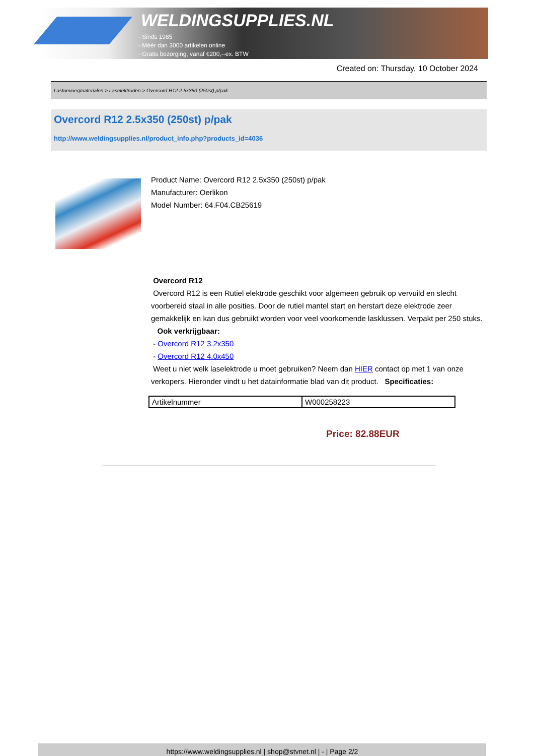WELDINGSUPPLIES.NL
- Sinds 1985
- Méér dan 3000 artikelen online
- Gratis bezorging, vanaf €200,--ex. BTW
Created on: Thursday, 10 October 2024
Lastoevoegmaterialen > Laselektroden > Overcord R12 2.5x350 (250st) p/pak
Overcord R12 2.5x350 (250st) p/pak
http://www.weldingsupplies.nl/product_info.php?products_id=4036
Product Name: Overcord R12 2.5x350 (250st) p/pak
Manufacturer: Oerlikon
Model Number: 64.F04.CB25619
Overcord R12
Overcord R12 is een Rutiel elektrode geschikt voor algemeen gebruik op vervuild en slecht voorbereid staal in alle posities. Door de rutiel mantel start en herstart deze elektrode zeer gemakkelijk en kan dus gebruikt worden voor veel voorkomende lasklussen. Verpakt per 250 stuks. Ook verkrijgbaar:
- Overcord R12 3.2x350
- Overcord R12 4.0x450
Weet u niet welk laselektrode u moet gebruiken? Neem dan HIER contact op met 1 van onze verkopers. Hieronder vindt u het datainformatie blad van dit product. Specificaties:
| Artikelnummer | W000258223 |
Price: 82.88EUR
https://www.weldingsupplies.nl | shop@stvnet.nl | - | Page 2/2